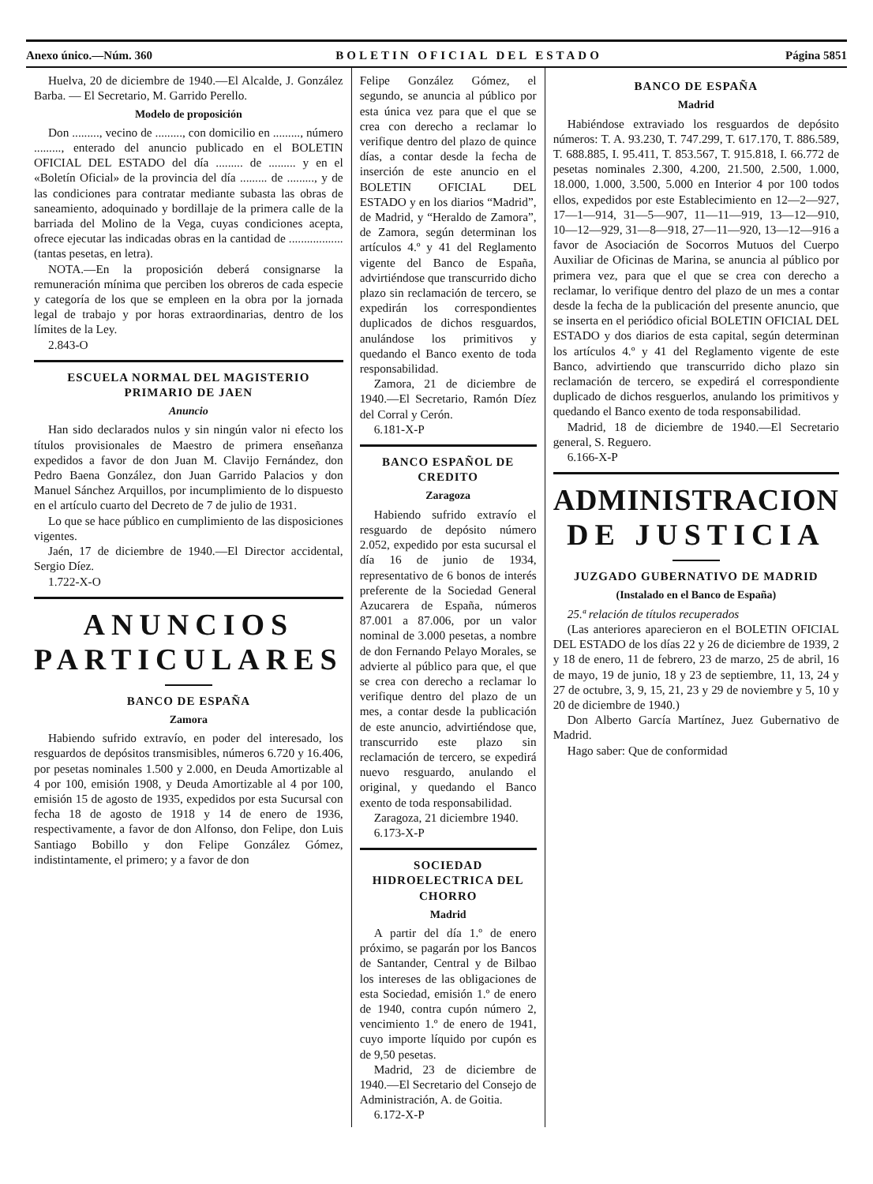Anexo único.—Núm. 360 BOLETIN OFICIAL DEL ESTADO Página 5851
Huelva, 20 de diciembre de 1940.—El Alcalde, J. González Barba. — El Secretario, M. Garrido Perello.
Modelo de proposición
Don ........., vecino de ........., con domicilio en ........., número ........., enterado del anuncio publicado en el BOLETIN OFICIAL DEL ESTADO del día ......... de ......... y en el «Boletín Oficial» de la provincia del día ......... de ........., y de las condiciones para contratar mediante subasta las obras de saneamiento, adoquinado y bordillaje de la primera calle de la barriada del Molino de la Vega, cuyas condiciones acepta, ofrece ejecutar las indicadas obras en la cantidad de .................. (tantas pesetas, en letra).
NOTA.—En la proposición deberá consignarse la remuneración mínima que perciben los obreros de cada especie y categoría de los que se empleen en la obra por la jornada legal de trabajo y por horas extraordinarias, dentro de los límites de la Ley.
2.843-O
ESCUELA NORMAL DEL MAGISTERIO PRIMARIO DE JAEN
Anuncio
Han sido declarados nulos y sin ningún valor ni efecto los títulos provisionales de Maestro de primera enseñanza expedidos a favor de don Juan M. Clavijo Fernández, don Pedro Baena González, don Juan Garrido Palacios y don Manuel Sánchez Arquillos, por incumplimiento de lo dispuesto en el artículo cuarto del Decreto de 7 de julio de 1931.
Lo que se hace público en cumplimiento de las disposiciones vigentes.
Jaén, 17 de diciembre de 1940.—El Director accidental, Sergio Díez.
1.722-X-O
ANUNCIOS PARTICULARES
BANCO DE ESPAÑA
Zamora
Habiendo sufrido extravío, en poder del interesado, los resguardos de depósitos transmisibles, números 6.720 y 16.406, por pesetas nominales 1.500 y 2.000, en Deuda Amortizable al 4 por 100, emisión 1908, y Deuda Amortizable al 4 por 100, emisión 15 de agosto de 1935, expedidos por esta Sucursal con fecha 18 de agosto de 1918 y 14 de enero de 1936, respectivamente, a favor de don Alfonso, don Felipe, don Luis Santiago Bobillo y don Felipe González Gómez, indistintamente, el primero; y a favor de don
Felipe González Gómez, el segundo, se anuncia al público por esta única vez para que el que se crea con derecho a reclamar lo verifique dentro del plazo de quince días, a contar desde la fecha de inserción de este anuncio en el BOLETIN OFICIAL DEL ESTADO y en los diarios “Madrid”, de Madrid, y “Heraldo de Zamora”, de Zamora, según determinan los artículos 4.º y 41 del Reglamento vigente del Banco de España, advirtiéndose que transcurrido dicho plazo sin reclamación de tercero, se expedirán los correspondientes duplicados de dichos resguardos, anulándose los primitivos y quedando el Banco exento de toda responsabilidad.
Zamora, 21 de diciembre de 1940.—El Secretario, Ramón Díez del Corral y Cerón.
6.181-X-P
BANCO ESPAÑOL DE CREDITO
Zaragoza
Habiendo sufrido extravío el resguardo de depósito número 2.052, expedido por esta sucursal el día 16 de junio de 1934, representativo de 6 bonos de interés preferente de la Sociedad General Azucarera de España, números 87.001 a 87.006, por un valor nominal de 3.000 pesetas, a nombre de don Fernando Pelayo Morales, se advierte al público para que, el que se crea con derecho a reclamar lo verifique dentro del plazo de un mes, a contar desde la publicación de este anuncio, advirtiéndose que, transcurrido este plazo sin reclamación de tercero, se expedirá nuevo resguardo, anulando el original, y quedando el Banco exento de toda responsabilidad.
Zaragoza, 21 diciembre 1940.
6.173-X-P
SOCIEDAD HIDROELECTRICA DEL CHORRO
Madrid
A partir del día 1.º de enero próximo, se pagarán por los Bancos de Santander, Central y de Bilbao los intereses de las obligaciones de esta Sociedad, emisión 1.º de enero de 1940, contra cupón número 2, vencimiento 1.º de enero de 1941, cuyo importe líquido por cupón es de 9,50 pesetas.
Madrid, 23 de diciembre de 1940.—El Secretario del Consejo de Administración, A. de Goitia.
6.172-X-P
BANCO DE ESPAÑA
Madrid
Habiéndose extraviado los resguardos de depósito números: T. A. 93.230, T. 747.299, T. 617.170, T. 886.589, T. 688.885, I. 95.411, T. 853.567, T. 915.818, I. 66.772 de pesetas nominales 2.300, 4.200, 21.500, 2.500, 1.000, 18.000, 1.000, 3.500, 5.000 en Interior 4 por 100 todos ellos, expedidos por este Establecimiento en 12—2—927, 17—1—914, 31—5—907, 11—11—919, 13—12—910, 10—12—929, 31—8—918, 27—11—920, 13—12—916 a favor de Asociación de Socorros Mutuos del Cuerpo Auxiliar de Oficinas de Marina, se anuncia al público por primera vez, para que el que se crea con derecho a reclamar, lo verifique dentro del plazo de un mes a contar desde la fecha de la publicación del presente anuncio, que se inserta en el periódico oficial BOLETIN OFICIAL DEL ESTADO y dos diarios de esta capital, según determinan los artículos 4.º y 41 del Reglamento vigente de este Banco, advirtiendo que transcurrido dicho plazo sin reclamación de tercero, se expedirá el correspondiente duplicado de dichos resguerlos, anulando los primitivos y quedando el Banco exento de toda responsabilidad.
Madrid, 18 de diciembre de 1940.—El Secretario general, S. Reguero.
6.166-X-P
ADMINISTRACION DE JUSTICIA
JUZGADO GUBERNATIVO DE MADRID
(Instalado en el Banco de España)
25.ª relación de títulos recuperados
(Las anteriores aparecieron en el BOLETIN OFICIAL DEL ESTADO de los días 22 y 26 de diciembre de 1939, 2 y 18 de enero, 11 de febrero, 23 de marzo, 25 de abril, 16 de mayo, 19 de junio, 18 y 23 de septiembre, 11, 13, 24 y 27 de octubre, 3, 9, 15, 21, 23 y 29 de noviembre y 5, 10 y 20 de diciembre de 1940.)
Don Alberto García Martínez, Juez Gubernativo de Madrid.
Hago saber: Que de conformidad